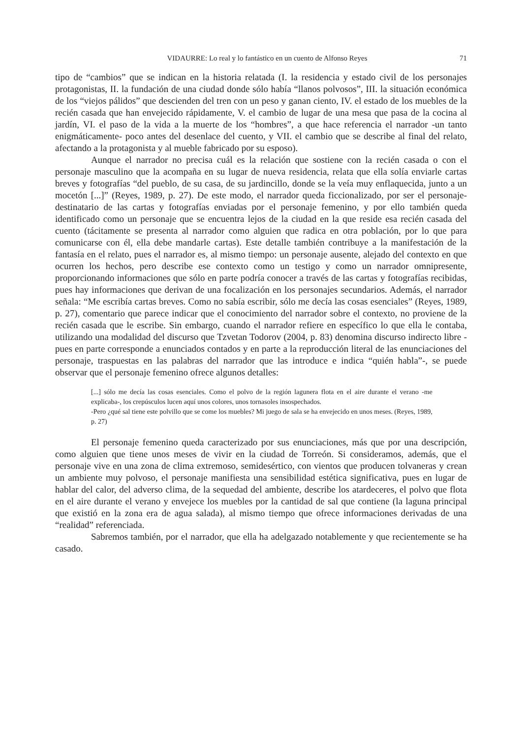VIDAURRE: Lo real y lo fantástico en un cuento de Alfonso Reyes 71
tipo de “cambios” que se indican en la historia relatada (I. la residencia y estado civil de los personajes protagonistas, II. la fundación de una ciudad donde sólo había “llanos polvosos”, III. la situación económica de los “viejos pálidos” que descienden del tren con un peso y ganan ciento, IV. el estado de los muebles de la recién casada que han envejecido rápidamente, V. el cambio de lugar de una mesa que pasa de la cocina al jardín, VI. el paso de la vida a la muerte de los “hombres”, a que hace referencia el narrador -un tanto enigmáticamente- poco antes del desenlace del cuento, y VII. el cambio que se describe al final del relato, afectando a la protagonista y al mueble fabricado por su esposo).
Aunque el narrador no precisa cuál es la relación que sostiene con la recién casada o con el personaje masculino que la acompaña en su lugar de nueva residencia, relata que ella solía enviarle cartas breves y fotografías “del pueblo, de su casa, de su jardincillo, donde se la veía muy enflaquecida, junto a un mocetón [...]” (Reyes, 1989, p. 27). De este modo, el narrador queda ficcionalizado, por ser el personaje-destinatario de las cartas y fotografías enviadas por el personaje femenino, y por ello también queda identificado como un personaje que se encuentra lejos de la ciudad en la que reside esa recién casada del cuento (tácitamente se presenta al narrador como alguien que radica en otra población, por lo que para comunicarse con él, ella debe mandarle cartas). Este detalle también contribuye a la manifestación de la fantasía en el relato, pues el narrador es, al mismo tiempo: un personaje ausente, alejado del contexto en que ocurren los hechos, pero describe ese contexto como un testigo y como un narrador omnipresente, proporcionando informaciones que sólo en parte podría conocer a través de las cartas y fotografías recibidas, pues hay informaciones que derivan de una focalización en los personajes secundarios. Además, el narrador señala: “Me escribía cartas breves. Como no sabía escribir, sólo me decía las cosas esenciales” (Reyes, 1989, p. 27), comentario que parece indicar que el conocimiento del narrador sobre el contexto, no proviene de la recién casada que le escribe. Sin embargo, cuando el narrador refiere en específico lo que ella le contaba, utilizando una modalidad del discurso que Tzvetan Todorov (2004, p. 83) denomina discurso indirecto libre -pues en parte corresponde a enunciados contados y en parte a la reproducción literal de las enunciaciones del personaje, traspuestas en las palabras del narrador que las introduce e indica “quién habla”-, se puede observar que el personaje femenino ofrece algunos detalles:
[...] sólo me decía las cosas esenciales. Como el polvo de la región lagunera flota en el aire durante el verano -me explicaba-, los crepúsculos lucen aquí unos colores, unos tornasoles insospechados.
-Pero ¿qué sal tiene este polvillo que se come los muebles? Mi juego de sala se ha envejecido en unos meses. (Reyes, 1989, p. 27)
El personaje femenino queda caracterizado por sus enunciaciones, más que por una descripción, como alguien que tiene unos meses de vivir en la ciudad de Torreón. Si consideramos, además, que el personaje vive en una zona de clima extremoso, semidesértico, con vientos que producen tolvaneras y crean un ambiente muy polvoso, el personaje manifiesta una sensibilidad estética significativa, pues en lugar de hablar del calor, del adverso clima, de la sequedad del ambiente, describe los atardeceres, el polvo que flota en el aire durante el verano y envejece los muebles por la cantidad de sal que contiene (la laguna principal que existió en la zona era de agua salada), al mismo tiempo que ofrece informaciones derivadas de una “realidad” referenciada.
Sabremos también, por el narrador, que ella ha adelgazado notablemente y que recientemente se ha casado.